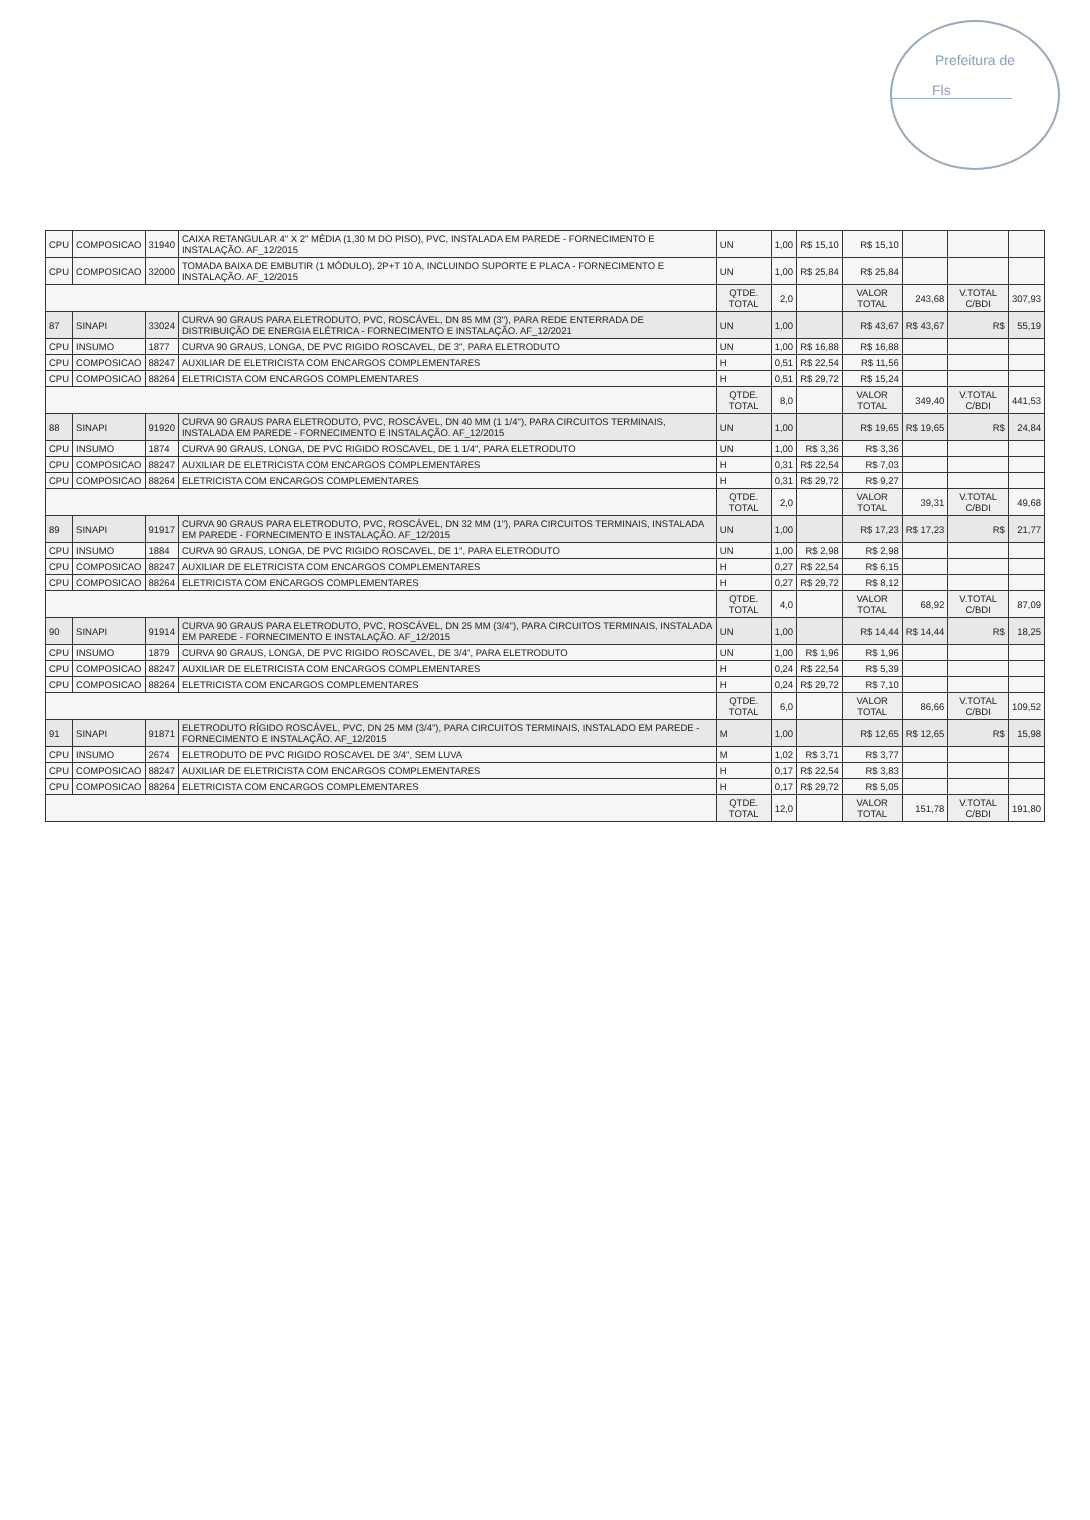Prefeitura de
Fls
| CPU | COMPOSICAO | 31940 | CAIXA RETANGULAR 4" X 2" MÉDIA (1,30 M DO PISO), PVC, INSTALADA EM PAREDE - FORNECIMENTO E INSTALAÇÃO. AF_12/2015 | UN | 1,00 | R$ 15,10 | R$ 15,10 | | | |
| CPU | COMPOSICAO | 32000 | TOMADA BAIXA DE EMBUTIR (1 MÓDULO), 2P+T 10 A, INCLUINDO SUPORTE E PLACA - FORNECIMENTO E INSTALAÇÃO. AF_12/2015 | UN | 1,00 | R$ 25,84 | R$ 25,84 | | | |
| | | | | QTDE. TOTAL | 2,0 | | VALOR TOTAL | 243,68 | V.TOTAL C/BDI | 307,93 |
| 87 | SINAPI | 33024 | CURVA 90 GRAUS PARA ELETRODUTO, PVC, ROSCÁVEL, DN 85 MM (3"), PARA REDE ENTERRADA DE DISTRIBUIÇÃO DE ENERGIA ELÉTRICA - FORNECIMENTO E INSTALAÇÃO. AF_12/2021 | UN | 1,00 | | R$ 43,67 | R$ 43,67 | R$ | 55,19 |
| CPU | INSUMO | 1877 | CURVA 90 GRAUS, LONGA, DE PVC RIGIDO ROSCAVEL, DE 3", PARA ELETRODUTO | UN | 1,00 | R$ 16,88 | R$ 16,88 | | | |
| CPU | COMPOSICAO | 88247 | AUXILIAR DE ELETRICISTA COM ENCARGOS COMPLEMENTARES | H | 0,51 | R$ 22,54 | R$ 11,56 | | | |
| CPU | COMPOSICAO | 88264 | ELETRICISTA COM ENCARGOS COMPLEMENTARES | H | 0,51 | R$ 29,72 | R$ 15,24 | | | |
| | | | | QTDE. TOTAL | 8,0 | | VALOR TOTAL | 349,40 | V.TOTAL C/BDI | 441,53 |
| 88 | SINAPI | 91920 | CURVA 90 GRAUS PARA ELETRODUTO, PVC, ROSCÁVEL, DN 40 MM (1 1/4"), PARA CIRCUITOS TERMINAIS, INSTALADA EM PAREDE - FORNECIMENTO E INSTALAÇÃO. AF_12/2015 | UN | 1,00 | | R$ 19,65 | R$ 19,65 | R$ | 24,84 |
| CPU | INSUMO | 1874 | CURVA 90 GRAUS, LONGA, DE PVC RIGIDO ROSCAVEL, DE 1 1/4", PARA ELETRODUTO | UN | 1,00 | R$ 3,36 | R$ 3,36 | | | |
| CPU | COMPOSICAO | 88247 | AUXILIAR DE ELETRICISTA COM ENCARGOS COMPLEMENTARES | H | 0,31 | R$ 22,54 | R$ 7,03 | | | |
| CPU | COMPOSICAO | 88264 | ELETRICISTA COM ENCARGOS COMPLEMENTARES | H | 0,31 | R$ 29,72 | R$ 9,27 | | | |
| | | | | QTDE. TOTAL | 2,0 | | VALOR TOTAL | 39,31 | V.TOTAL C/BDI | 49,68 |
| 89 | SINAPI | 91917 | CURVA 90 GRAUS PARA ELETRODUTO, PVC, ROSCÁVEL, DN 32 MM (1"), PARA CIRCUITOS TERMINAIS, INSTALADA EM PAREDE - FORNECIMENTO E INSTALAÇÃO. AF_12/2015 | UN | 1,00 | | R$ 17,23 | R$ 17,23 | R$ | 21,77 |
| CPU | INSUMO | 1884 | CURVA 90 GRAUS, LONGA, DE PVC RIGIDO ROSCAVEL, DE 1", PARA ELETRODUTO | UN | 1,00 | R$ 2,98 | R$ 2,98 | | | |
| CPU | COMPOSICAO | 88247 | AUXILIAR DE ELETRICISTA COM ENCARGOS COMPLEMENTARES | H | 0,27 | R$ 22,54 | R$ 6,15 | | | |
| CPU | COMPOSICAO | 88264 | ELETRICISTA COM ENCARGOS COMPLEMENTARES | H | 0,27 | R$ 29,72 | R$ 8,12 | | | |
| | | | | QTDE. TOTAL | 4,0 | | VALOR TOTAL | 68,92 | V.TOTAL C/BDI | 87,09 |
| 90 | SINAPI | 91914 | CURVA 90 GRAUS PARA ELETRODUTO, PVC, ROSCÁVEL, DN 25 MM (3/4"), PARA CIRCUITOS TERMINAIS, INSTALADA EM PAREDE - FORNECIMENTO E INSTALAÇÃO. AF_12/2015 | UN | 1,00 | | R$ 14,44 | R$ 14,44 | R$ | 18,25 |
| CPU | INSUMO | 1879 | CURVA 90 GRAUS, LONGA, DE PVC RIGIDO ROSCAVEL, DE 3/4", PARA ELETRODUTO | UN | 1,00 | R$ 1,96 | R$ 1,96 | | | |
| CPU | COMPOSICAO | 88247 | AUXILIAR DE ELETRICISTA COM ENCARGOS COMPLEMENTARES | H | 0,24 | R$ 22,54 | R$ 5,39 | | | |
| CPU | COMPOSICAO | 88264 | ELETRICISTA COM ENCARGOS COMPLEMENTARES | H | 0,24 | R$ 29,72 | R$ 7,10 | | | |
| | | | | QTDE. TOTAL | 6,0 | | VALOR TOTAL | 86,66 | V.TOTAL C/BDI | 109,52 |
| 91 | SINAPI | 91871 | ELETRODUTO RÍGIDO ROSCÁVEL, PVC, DN 25 MM (3/4"), PARA CIRCUITOS TERMINAIS, INSTALADO EM PAREDE - FORNECIMENTO E INSTALAÇÃO. AF_12/2015 | M | 1,00 | | R$ 12,65 | R$ 12,65 | R$ | 15,98 |
| CPU | INSUMO | 2674 | ELETRODUTO DE PVC RIGIDO ROSCAVEL DE 3/4", SEM LUVA | M | 1,02 | R$ 3,71 | R$ 3,77 | | | |
| CPU | COMPOSICAO | 88247 | AUXILIAR DE ELETRICISTA COM ENCARGOS COMPLEMENTARES | H | 0,17 | R$ 22,54 | R$ 3,83 | | | |
| CPU | COMPOSICAO | 88264 | ELETRICISTA COM ENCARGOS COMPLEMENTARES | H | 0,17 | R$ 29,72 | R$ 5,05 | | | |
| | | | | QTDE. TOTAL | 12,0 | | VALOR TOTAL | 151,78 | V.TOTAL C/BDI | 191,80 |